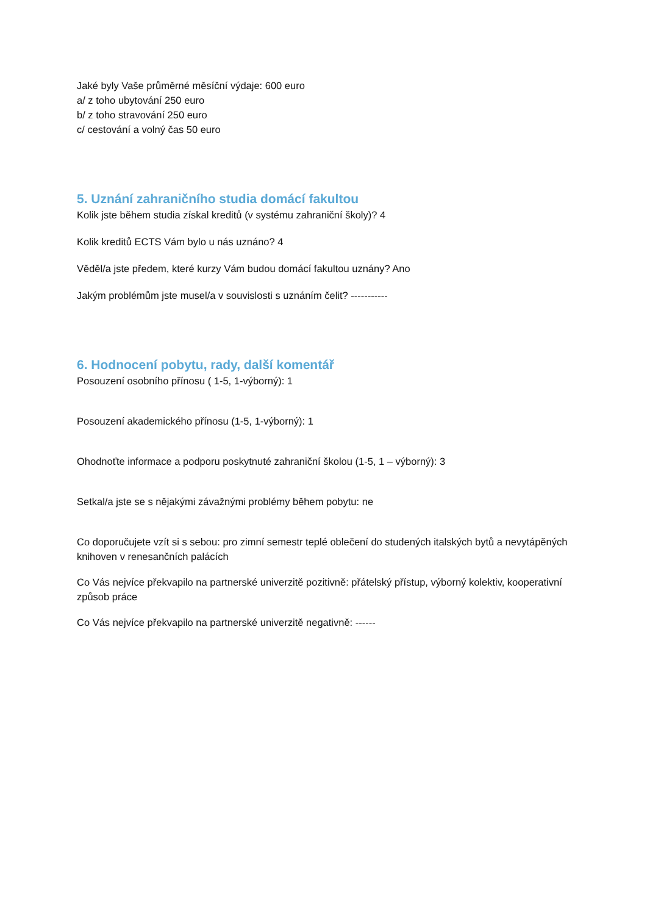Jaké byly Vaše průměrné měsíční výdaje: 600 euro
a/ z toho ubytování 250 euro
b/ z toho stravování 250 euro
c/ cestování a volný čas 50 euro
5. Uznání zahraničního studia domácí fakultou
Kolik jste během studia získal kreditů (v systému zahraniční školy)? 4
Kolik kreditů ECTS Vám bylo u nás uznáno? 4
Věděl/a jste předem, které kurzy Vám budou domácí fakultou uznány? Ano
Jakým problémům jste musel/a v souvislosti s uznáním čelit? -----------
6. Hodnocení pobytu, rady, další komentář
Posouzení osobního přínosu ( 1-5, 1-výborný): 1
Posouzení akademického přínosu (1-5, 1-výborný): 1
Ohodnoťte informace a podporu poskytnuté zahraniční školou (1-5, 1 – výborný): 3
Setkal/a jste se s nějakými závažnými problémy během pobytu: ne
Co doporučujete vzít si s sebou: pro zimní semestr teplé oblečení do studených italských bytů a nevytápěných knihoven v renesančních palácích
Co Vás nejvíce překvapilo na partnerské univerzitě pozitivně: přátelský přístup, výborný kolektiv, kooperativní způsob práce
Co Vás nejvíce překvapilo na partnerské univerzitě negativně: ------